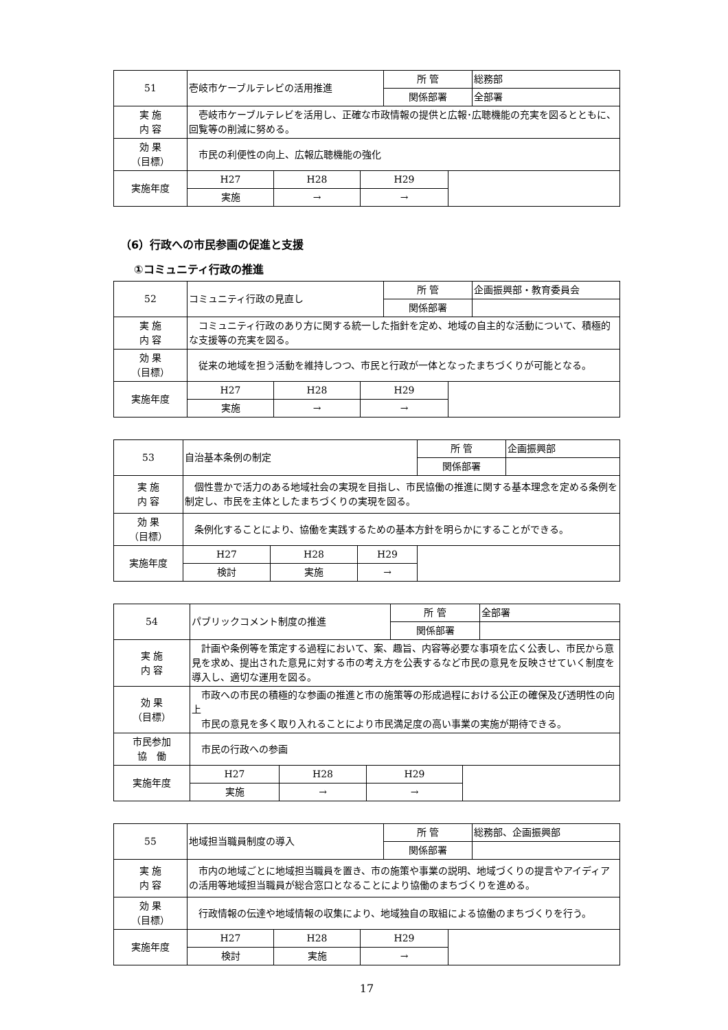| 51 | 壱岐市ケーブルテレビの活用推進 | | | 所 管 | | 総務部 |
| | | | | 関係部署 | | 全部署 |
| 実 施 内 容 | 壱岐市ケーブルテレビを活用し、正確な市政情報の提供と広報･広聴機能の充実を図るとともに、回覧等の削減に努める。 | | | | | |
| 効 果 （目標） | 市民の利便性の向上、広報広聴機能の強化 | | | | | |
| 実施年度 | H27 | H28 | H29 | | | |
| | 実施 | → | → | | | |
（6）行政への市民参画の促進と支援
①コミュニティ行政の推進
| 52 | コミュニティ行政の見直し | | | 所 管 | | 企画振興部・教育委員会 |
| | | | | 関係部署 | | |
| 実 施 内 容 | コミュニティ行政のあり方に関する統一した指針を定め、地域の自主的な活動について、積極的な支援等の充実を図る。 | | | | | |
| 効 果 （目標） | 従来の地域を担う活動を維持しつつ、市民と行政が一体となったまちづくりが可能となる。 | | | | | |
| 実施年度 | H27 | H28 | H29 | | | |
| | 実施 | → | → | | | |
| 53 | 自治基本条例の制定 | | | 所 管 | 企画振興部 |
| | | | | 関係部署 | |
| 実 施 内 容 | 個性豊かで活力のある地域社会の実現を目指し、市民協働の推進に関する基本理念を定める条例を制定し、市民を主体としたまちづくりの実現を図る。 | | | | |
| 効 果 （目標） | 条例化することにより、協働を実践するための基本方針を明らかにすることができる。 | | | | |
| 実施年度 | H27 | H28 | H29 | | |
| | 検討 | 実施 | → | | |
| 54 | パブリックコメント制度の推進 | | | 所 管 | | 全部署 |
| | | | | 関係部署 | | |
| 実 施 内 容 | 計画や条例等を策定する過程において、案、趣旨、内容等必要な事項を広く公表し、市民から意見を求め、提出された意見に対する市の考え方を公表するなど市民の意見を反映させていく制度を導入し、適切な運用を図る。 | | | | | |
| 効 果 （目標） | 市政への市民の積極的な参画の推進と市の施策等の形成過程における公正の確保及び透明性の向上 市民の意見を多く取り入れることにより市民満足度の高い事業の実施が期待できる。 | | | | | |
| 市民参加 協 働 | 市民の行政への参画 | | | | | |
| 実施年度 | H27 | H28 | H29 | | | |
| | 実施 | → | → | | | |
| 55 | 地域担当職員制度の導入 | | | 所 管 | | 総務部、企画振興部 |
| | | | | 関係部署 | | |
| 実 施 内 容 | 市内の地域ごとに地域担当職員を置き、市の施策や事業の説明、地域づくりの提言やアイディアの活用等地域担当職員が総合窓口となることにより協働のまちづくりを進める。 | | | | | |
| 効 果 （目標） | 行政情報の伝達や地域情報の収集により、地域独自の取組による協働のまちづくりを行う。 | | | | | |
| 実施年度 | H27 | H28 | H29 | | | |
| | 検討 | 実施 | → | | | |
17